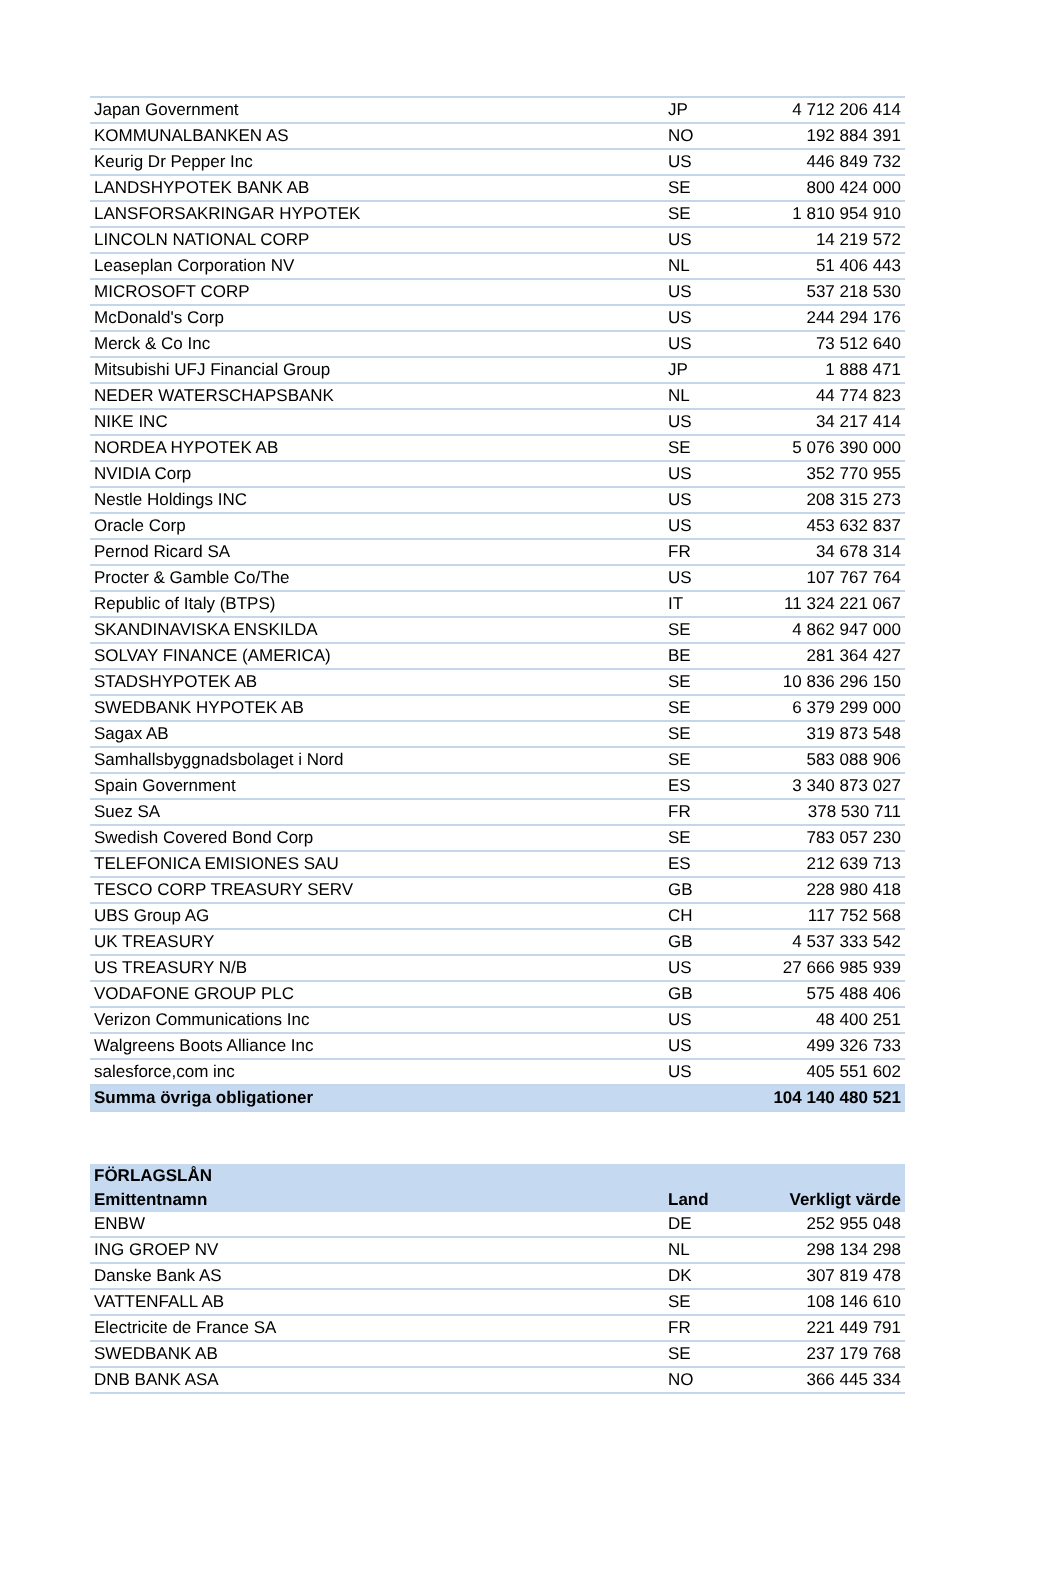| Japan Government | JP | 4 712 206 414 |
| KOMMUNALBANKEN AS | NO | 192 884 391 |
| Keurig Dr Pepper Inc | US | 446 849 732 |
| LANDSHYPOTEK BANK AB | SE | 800 424 000 |
| LANSFORSAKRINGAR HYPOTEK | SE | 1 810 954 910 |
| LINCOLN NATIONAL CORP | US | 14 219 572 |
| Leaseplan Corporation NV | NL | 51 406 443 |
| MICROSOFT CORP | US | 537 218 530 |
| McDonald's Corp | US | 244 294 176 |
| Merck & Co Inc | US | 73 512 640 |
| Mitsubishi UFJ Financial Group | JP | 1 888 471 |
| NEDER WATERSCHAPSBANK | NL | 44 774 823 |
| NIKE INC | US | 34 217 414 |
| NORDEA HYPOTEK AB | SE | 5 076 390 000 |
| NVIDIA Corp | US | 352 770 955 |
| Nestle Holdings INC | US | 208 315 273 |
| Oracle Corp | US | 453 632 837 |
| Pernod Ricard SA | FR | 34 678 314 |
| Procter & Gamble Co/The | US | 107 767 764 |
| Republic of Italy (BTPS) | IT | 11 324 221 067 |
| SKANDINAVISKA ENSKILDA | SE | 4 862 947 000 |
| SOLVAY FINANCE (AMERICA) | BE | 281 364 427 |
| STADSHYPOTEK AB | SE | 10 836 296 150 |
| SWEDBANK HYPOTEK AB | SE | 6 379 299 000 |
| Sagax AB | SE | 319 873 548 |
| Samhallsbyggnadsbolaget i Nord | SE | 583 088 906 |
| Spain Government | ES | 3 340 873 027 |
| Suez SA | FR | 378 530 711 |
| Swedish Covered Bond Corp | SE | 783 057 230 |
| TELEFONICA EMISIONES SAU | ES | 212 639 713 |
| TESCO CORP TREASURY SERV | GB | 228 980 418 |
| UBS Group AG | CH | 117 752 568 |
| UK TREASURY | GB | 4 537 333 542 |
| US TREASURY N/B | US | 27 666 985 939 |
| VODAFONE GROUP PLC | GB | 575 488 406 |
| Verizon Communications Inc | US | 48 400 251 |
| Walgreens Boots Alliance Inc | US | 499 326 733 |
| salesforce,com inc | US | 405 551 602 |
| Summa övriga obligationer | | 104 140 480 521 |
| FÖRLAGSLÅN | | |
| --- | --- | --- |
| Emittentnamn | Land | Verkligt värde |
| ENBW | DE | 252 955 048 |
| ING GROEP NV | NL | 298 134 298 |
| Danske Bank AS | DK | 307 819 478 |
| VATTENFALL AB | SE | 108 146 610 |
| Electricite de France SA | FR | 221 449 791 |
| SWEDBANK AB | SE | 237 179 768 |
| DNB BANK ASA | NO | 366 445 334 |